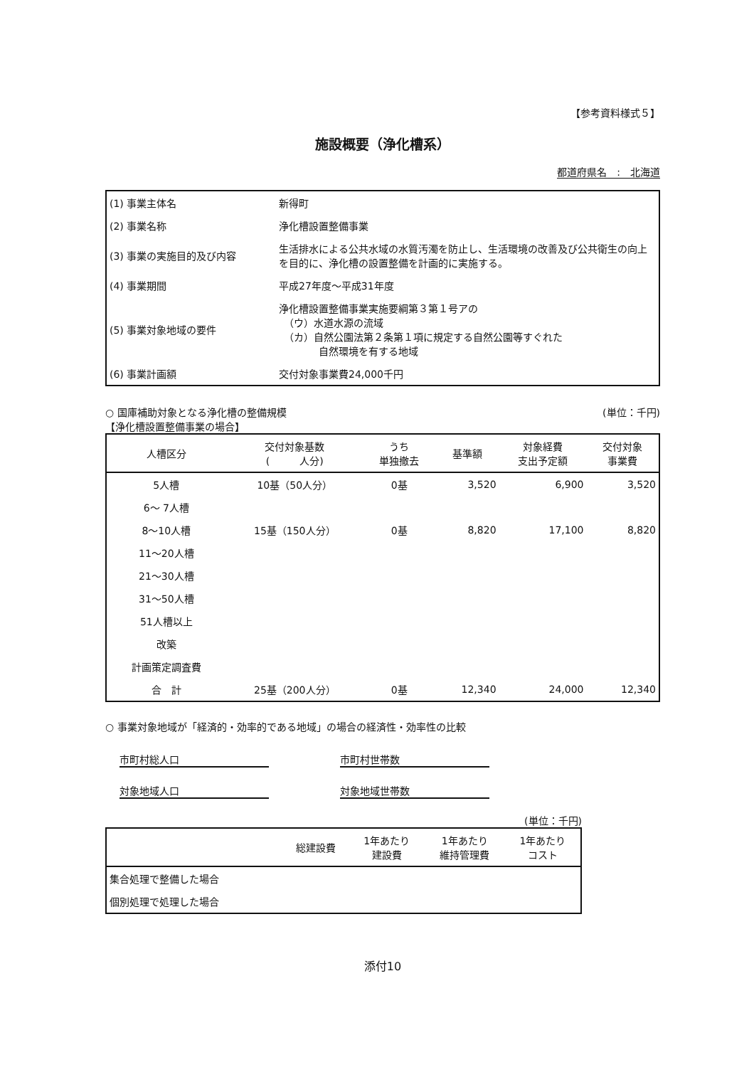【参考資料様式５】
施設概要（浄化槽系）
都道府県名　:　北海道
| (1) 事業主体名 | 新得町 |
| (2) 事業名称 | 浄化槽設置整備事業 |
| (3) 事業の実施目的及び内容 | 生活排水による公共水域の水質汚濁を防止し、生活環境の改善及び公共衛生の向上を目的に、浄化槽の設置整備を計画的に実施する。 |
| (4) 事業期間 | 平成27年度～平成31年度 |
| (5) 事業対象地域の要件 | 浄化槽設置整備事業実施要綱第３第１号アの （ウ）水道水源の流域 （カ）自然公園法第２条第１項に規定する自然公園等すぐれた 自然環境を有する地域 |
| (6) 事業計画額 | 交付対象事業費24,000千円 |
○ 国庫補助対象となる浄化槽の整備規模 (単位：千円)
【浄化槽設置整備事業の場合】
| 人槽区分 | 交付対象基数 ( 人分) | うち 単独撤去 | 基準額 | 対象経費 支出予定額 | 交付対象 事業費 |
| --- | --- | --- | --- | --- | --- |
| 5人槽 | 10基（50人分） | 0基 | 3,520 | 6,900 | 3,520 |
| 6～ 7人槽 | | | | | |
| 8～10人槽 | 15基（150人分） | 0基 | 8,820 | 17,100 | 8,820 |
| 11～20人槽 | | | | | |
| 21～30人槽 | | | | | |
| 31～50人槽 | | | | | |
| 51人槽以上 | | | | | |
| 改築 | | | | | |
| 計画策定調査費 | | | | | |
| 合 計 | 25基（200人分） | 0基 | 12,340 | 24,000 | 12,340 |
○ 事業対象地域が「経済的・効率的である地域」の場合の経済性・効率性の比較
市町村総人口 市町村世帯数
対象地域人口 対象地域世帯数
(単位：千円)
| | 総建設費 | 1年あたり 建設費 | 1年あたり 維持管理費 | 1年あたり コスト |
| --- | --- | --- | --- | --- |
| 集合処理で整備した場合 | | | | |
| 個別処理で処理した場合 | | | | |
添付10